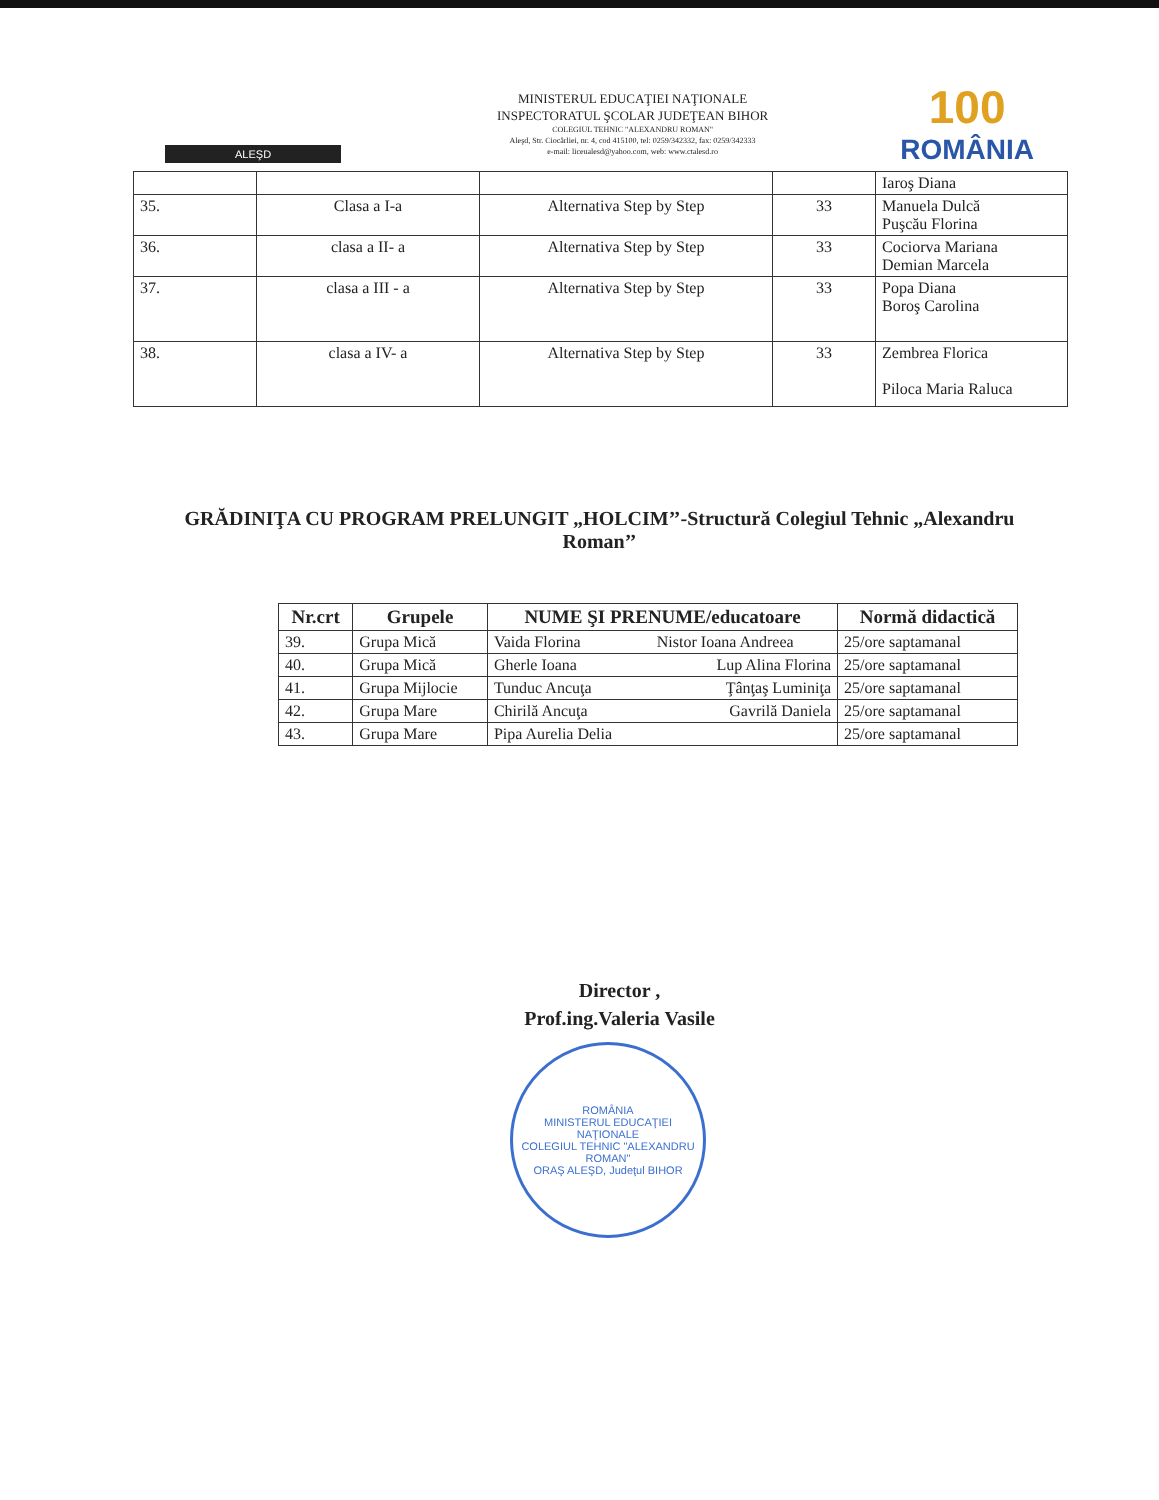ALEŞD
MINISTERUL EDUCAŢIEI NAŢIONALE
INSPECTORATUL ŞCOLAR JUDEŢEAN BIHOR
COLEGIUL TEHNIC "ALEXANDRU ROMAN"
Aleşd, Str. Ciocârliei, nr. 4, cod 415100, tel: 0259/342332, fax: 0259/342333
e-mail: liceualesd@yahoo.com, web: www.ctalesd.ro
100
ROMÂNIA
| | | | | Iaroş Diana |
| 35. | Clasa a I-a | Alternativa Step by Step | 33 | Manuela Dulcă Puşcău Florina |
| 36. | clasa a II- a | Alternativa Step by Step | 33 | Cociorva Mariana Demian Marcela |
| 37. | clasa a III - a | Alternativa Step by Step | 33 | Popa Diana Boroş Carolina |
| 38. | clasa a IV- a | Alternativa Step by Step | 33 | Zembrea Florica Piloca Maria Raluca |
GRĂDINIŢA CU PROGRAM PRELUNGIT „HOLCIM’’-Structură Colegiul Tehnic „Alexandru Roman’’
| Nr.crt | Grupele | NUME ŞI PRENUME/educatoare | | Normă didactică |
| --- | --- | --- | --- | --- |
| 39. | Grupa Mică | Vaida Florina | Nistor Ioana Andreea | 25/ore saptamanal |
| 40. | Grupa Mică | Gherle Ioana | Lup Alina Florina | 25/ore saptamanal |
| 41. | Grupa Mijlocie | Tunduc Ancuţa | Ţânţaş Luminiţa | 25/ore saptamanal |
| 42. | Grupa Mare | Chirilă Ancuţa | Gavrilă Daniela | 25/ore saptamanal |
| 43. | Grupa Mare | Pipa Aurelia Delia | | 25/ore saptamanal |
Director ,
Prof.ing.Valeria Vasile
ROMÂNIA
MINISTERUL EDUCAŢIEI NAŢIONALE
COLEGIUL TEHNIC "ALEXANDRU ROMAN"
ORAŞ ALEŞD, Judeţul BIHOR